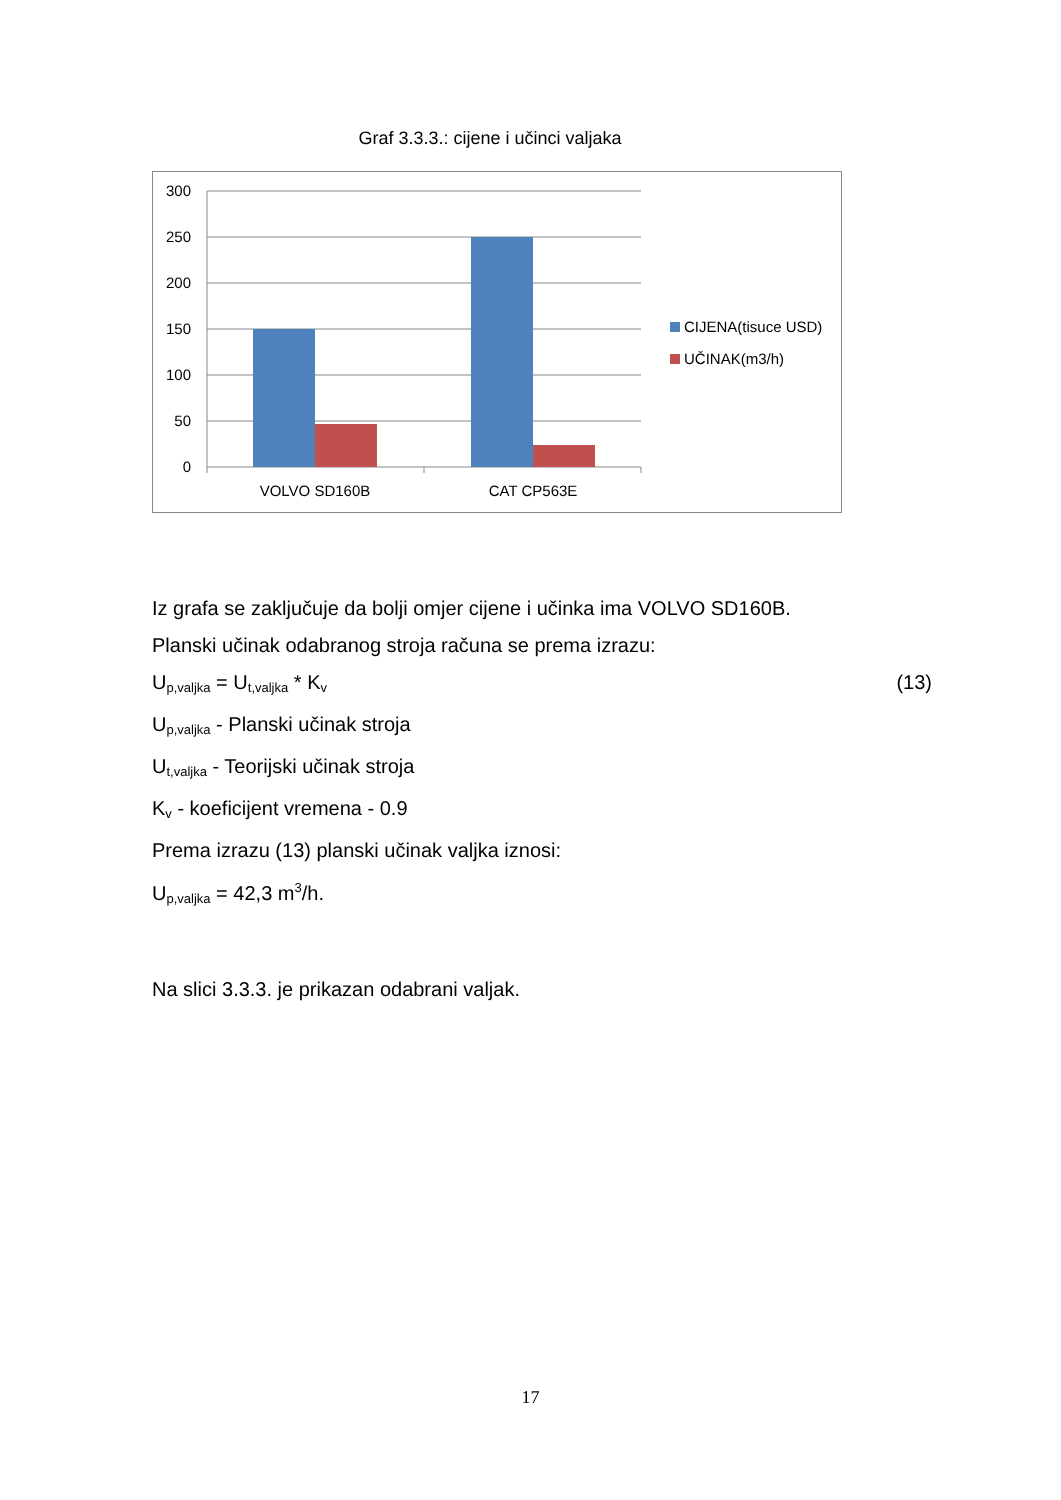Graf 3.3.3.: cijene i učinci valjaka
300
250
200
150
100
50
0
VOLVO SD160B
CAT CP563E
CIJENA(tisuce USD)
UČINAK(m3/h)
Iz grafa se zaključuje da bolji omjer cijene i učinka ima VOLVO SD160B.
Planski učinak odabranog stroja računa se prema izrazu:
U<sub>p,valjka</sub> = U<sub>t,valjka</sub> * K<sub>v</sub> (13)
U<sub>p,valjka</sub> - Planski učinak stroja
U<sub>t,valjka</sub> - Teorijski učinak stroja
K<sub>v</sub> - koeficijent vremena - 0.9
Prema izrazu (13) planski učinak valjka iznosi:
U<sub>p,valjka</sub> = 42,3 m<sup>3</sup>/h.
Na slici 3.3.3. je prikazan odabrani valjak.
17